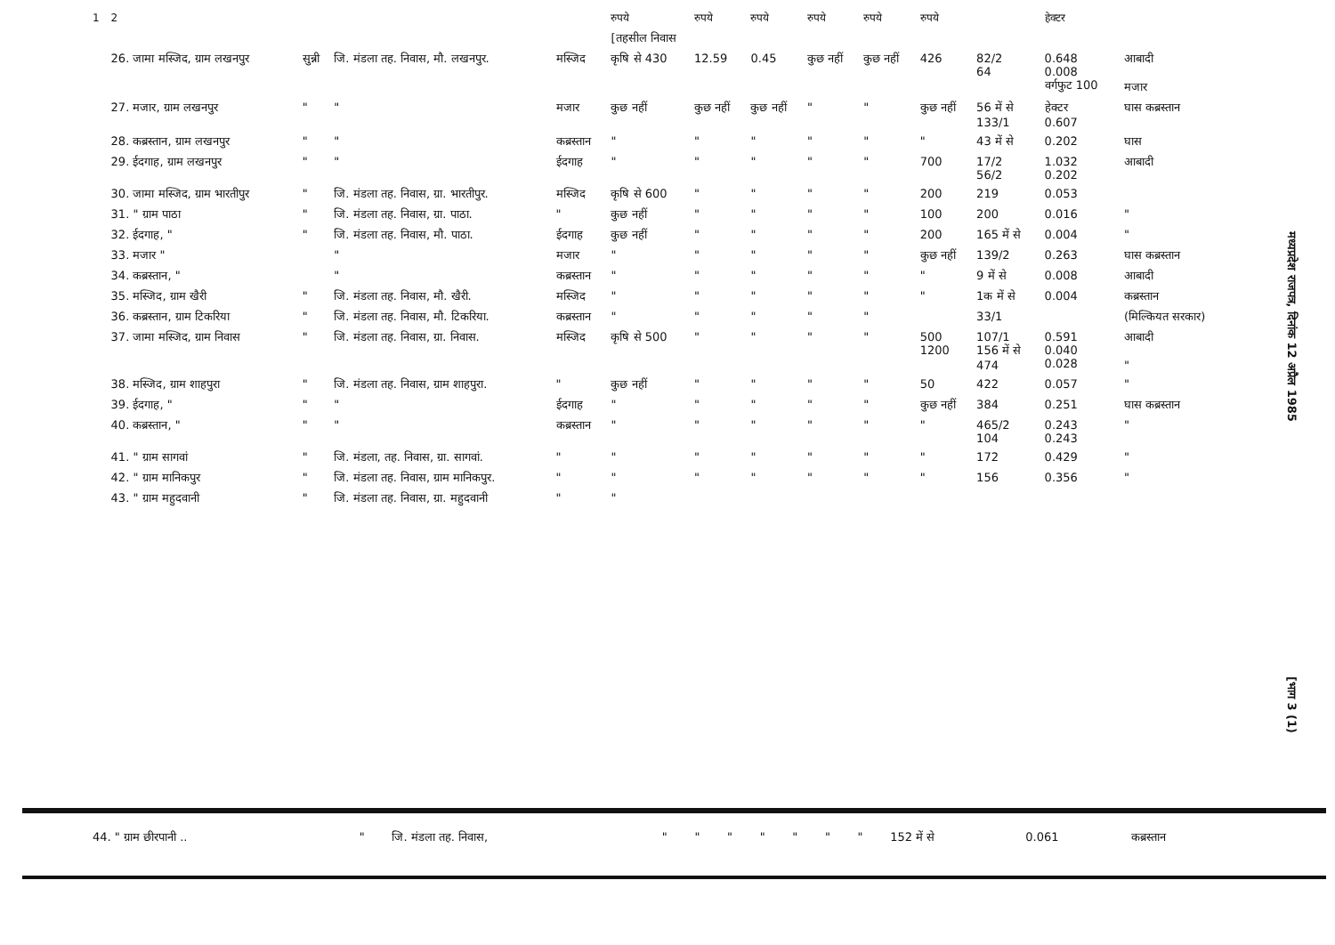| 1 | 2 | | | | रुपये | रुपये | रुपये | रुपये | रुपये | रुपये | | हेक्टर | |
| --- | --- | --- | --- | --- | --- | --- | --- | --- | --- | --- | --- | --- | --- |
| | | | | | [तहसील निवास | | | | | | | | |
| | 26. जामा मस्जिद, ग्राम लखनपुर | सुन्नी | जि. मंडला तह. निवास, मौ. लखनपुर. | मस्जिद | कृषि से 430 | 12.59 | 0.45 | कुछ नहीं | कुछ नहीं | 426 | 82/2 64 | 0.648 0.008 वर्गफुट 100 | आबादी मजार |
| | 27. मजार, ग्राम लखनपुर | " | " | मजार | कुछ नहीं | कुछ नहीं | कुछ नहीं | " | " | कुछ नहीं | 56 में से 133/1 | हेक्टर 0.607 | घास कब्रस्तान |
| | 28. कब्रस्तान, ग्राम लखनपुर | " | " | कब्रस्तान | " | " | " | " | " | " | 43 में से | 0.202 | घास |
| | 29. ईदगाह, ग्राम लखनपुर | " | " | ईदगाह | " | " | " | " | " | 700 | 17/2 56/2 | 1.032 0.202 | आबादी |
| | 30. जामा मस्जिद, ग्राम भारतीपुर | " | जि. मंडला तह. निवास, ग्रा. भारतीपुर. | मस्जिद | कृषि से 600 | " | " | " | " | 200 | 219 | 0.053 | |
| | 31. " ग्राम पाठा | " | जि. मंडला तह. निवास, ग्रा. पाठा. | " | कुछ नहीं | " | " | " | " | 100 | 200 | 0.016 | " |
| | 32. ईदगाह, " | " | जि. मंडला तह. निवास, मौ. पाठा. | ईदगाह | कुछ नहीं | " | " | " | " | 200 | 165 में से | 0.004 | " |
| | 33. मजार " | | " | मजार | " | " | " | " | " | कुछ नहीं | 139/2 | 0.263 | घास कब्रस्तान |
| | 34. कब्रस्तान, " | | " | कब्रस्तान | " | " | " | " | " | " | 9 में से | 0.008 | आबादी |
| | 35. मस्जिद, ग्राम खैरी | " | जि. मंडला तह. निवास, मौ. खैरी. | मस्जिद | " | " | " | " | " | " | 1क में से | 0.004 | कब्रस्तान |
| | 36. कब्रस्तान, ग्राम टिकरिया | " | जि. मंडला तह. निवास, मौ. टिकरिया. | कब्रस्तान | " | " | " | " | " | | 33/1 | | (मिल्कियत सरकार) |
| | 37. जामा मस्जिद, ग्राम निवास | " | जि. मंडला तह. निवास, ग्रा. निवास. | मस्जिद | कृषि से 500 | " | " | " | " | 500 1200 | 107/1 156 में से 474 | 0.591 0.040 0.028 | आबादी " |
| | 38. मस्जिद, ग्राम शाहपुरा | " | जि. मंडला तह. निवास, ग्राम शाहपुरा. | " | कुछ नहीं | " | " | " | " | 50 | 422 | 0.057 | " |
| | 39. ईदगाह, " | " | " | ईदगाह | " | " | " | " | " | कुछ नहीं | 384 | 0.251 | घास कब्रस्तान |
| | 40. कब्रस्तान, " | " | " | कब्रस्तान | " | " | " | " | " | " | 465/2 104 | 0.243 0.243 | " |
| | 41. " ग्राम सागवां | " | जि. मंडला, तह. निवास, ग्रा. सागवां. | " | " | " | " | " | " | " | 172 | 0.429 | " |
| | 42. " ग्राम मानिकपुर | " | जि. मंडला तह. निवास, ग्राम मानिकपुर. | " | " | " | " | " | " | " | 156 | 0.356 | " |
| | 43. " ग्राम महुदवानी | " | जि. मंडला तह. निवास, ग्रा. महुदवानी | " | " | | | | | | | | |
| 44. " ग्राम छीरपानी .. | " | जि. मंडला तह. निवास, | " | " | " | " | " | " | " | 152 में से | 0.061 | कब्रस्तान |
मध्यप्रदेश राजपत्र, दिनांक 12 अप्रैल 1985
[भाग 3 (1)